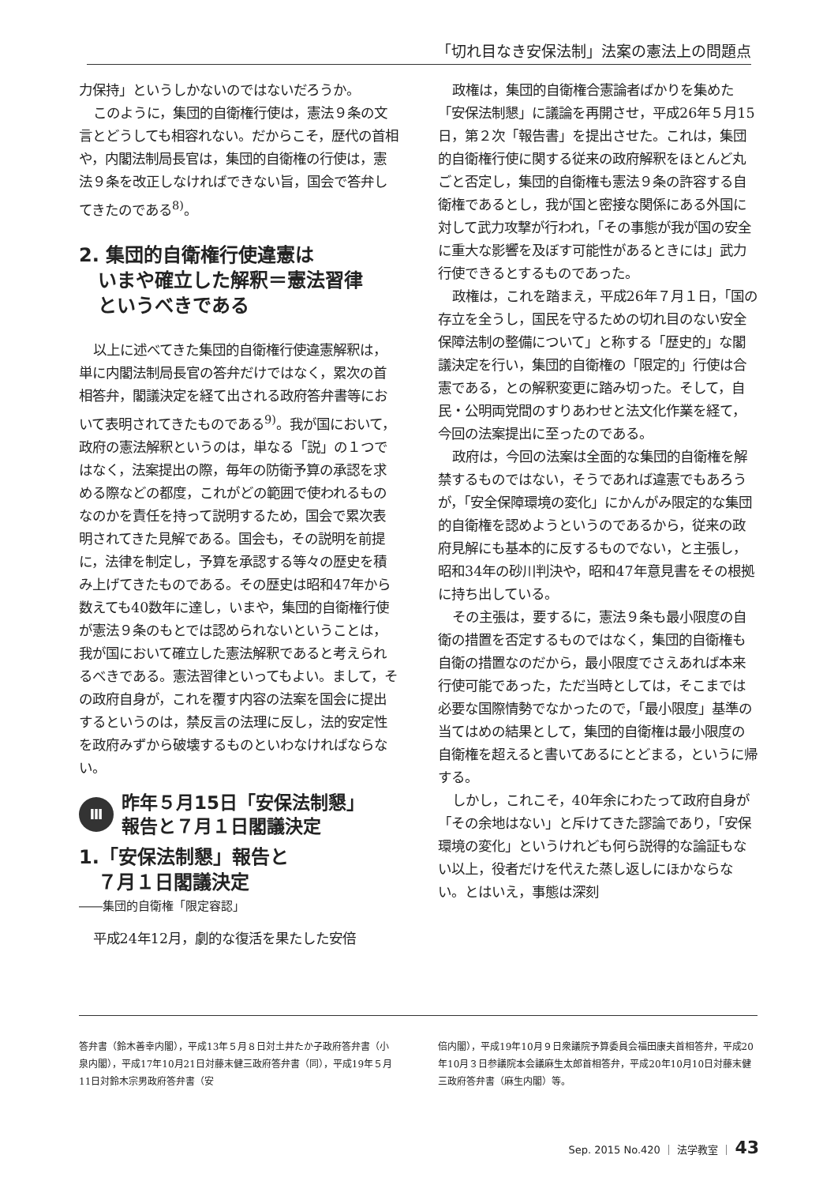「切れ目なき安保法制」法案の憲法上の問題点
力保持」というしかないのではないだろうか。
このように，集団的自衛権行使は，憲法９条の文言とどうしても相容れない。だからこそ，歴代の首相や，内閣法制局長官は，集団的自衛権の行使は，憲法９条を改正しなければできない旨，国会で答弁してきたのである<sup>8)</sup>。
2. 集団的自衛権行使違憲は
　いまや確立した解釈＝憲法習律
　というべきである
以上に述べてきた集団的自衛権行使違憲解釈は，単に内閣法制局長官の答弁だけではなく，累次の首相答弁，閣議決定を経て出される政府答弁書等において表明されてきたものである<sup>9)</sup>。我が国において，政府の憲法解釈というのは，単なる「説」の１つではなく，法案提出の際，毎年の防衛予算の承認を求める際などの都度，これがどの範囲で使われるものなのかを責任を持って説明するため，国会で累次表明されてきた見解である。国会も，その説明を前提に，法律を制定し，予算を承認する等々の歴史を積み上げてきたものである。その歴史は昭和47年から数えても40数年に達し，いまや，集団的自衛権行使が憲法９条のもとでは認められないということは，我が国において確立した憲法解釈であると考えられるべきである。憲法習律といってもよい。まして，その政府自身が，これを覆す内容の法案を国会に提出するというのは，禁反言の法理に反し，法的安定性を政府みずから破壊するものといわなければならない。
Ⅲ 昨年５月15日「安保法制懇」
報告と７月１日閣議決定
1.「安保法制懇」報告と
　７月１日閣議決定
――集団的自衛権「限定容認」
平成24年12月，劇的な復活を果たした安倍
政権は，集団的自衛権合憲論者ばかりを集めた「安保法制懇」に議論を再開させ，平成26年５月15日，第２次「報告書」を提出させた。これは，集団的自衛権行使に関する従来の政府解釈をほとんど丸ごと否定し，集団的自衛権も憲法９条の許容する自衛権であるとし，我が国と密接な関係にある外国に対して武力攻撃が行われ，「その事態が我が国の安全に重大な影響を及ぼす可能性があるときには」武力行使できるとするものであった。
政権は，これを踏まえ，平成26年７月１日，「国の存立を全うし，国民を守るための切れ目のない安全保障法制の整備について」と称する「歴史的」な閣議決定を行い，集団的自衛権の「限定的」行使は合憲である，との解釈変更に踏み切った。そして，自民・公明両党間のすりあわせと法文化作業を経て，今回の法案提出に至ったのである。
政府は，今回の法案は全面的な集団的自衛権を解禁するものではない，そうであれば違憲でもあろうが，「安全保障環境の変化」にかんがみ限定的な集団的自衛権を認めようというのであるから，従来の政府見解にも基本的に反するものでない，と主張し，昭和34年の砂川判決や，昭和47年意見書をその根拠に持ち出している。
その主張は，要するに，憲法９条も最小限度の自衛の措置を否定するものではなく，集団的自衛権も自衛の措置なのだから，最小限度でさえあれば本来行使可能であった，ただ当時としては，そこまでは必要な国際情勢でなかったので，「最小限度」基準の当てはめの結果として，集団的自衛権は最小限度の自衛権を超えると書いてあるにとどまる，というに帰する。
しかし，これこそ，40年余にわたって政府自身が「その余地はない」と斥けてきた謬論であり，「安保環境の変化」というけれども何ら説得的な論証もない以上，役者だけを代えた蒸し返しにほかならない。とはいえ，事態は深刻
答弁書（鈴木善幸内閣），平成13年５月８日対土井たか子政府答弁書（小泉内閣），平成17年10月21日対藤末健三政府答弁書（同），平成19年５月11日対鈴木宗男政府答弁書（安
倍内閣），平成19年10月９日衆議院予算委員会福田康夫首相答弁，平成20年10月３日参議院本会議麻生太郎首相答弁，平成20年10月10日対藤末健三政府答弁書（麻生内閣）等。
Sep. 2015 No.420 ｜ 法学教室 ｜ 43